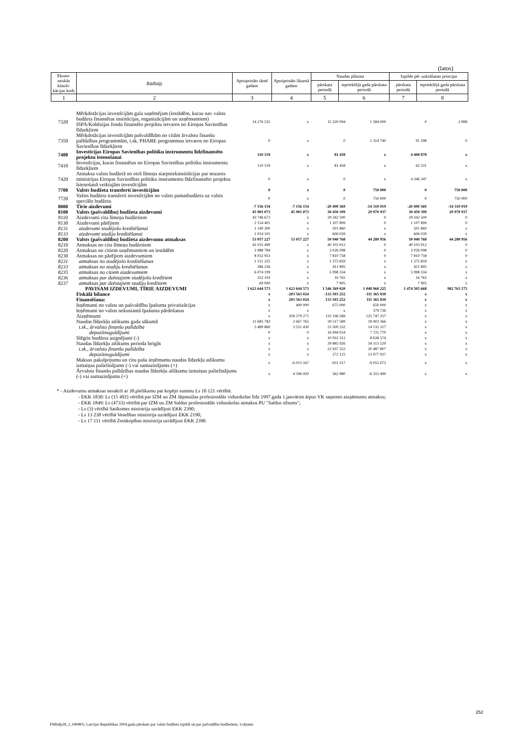(latos)
| Ekono-miskās klasifi-kācijas kods | Rādītāji | Apstiprināts tāmē gadam | Apstiprināts likumā gadam | Naudas plūsma | | Izpilde pēc uzkrāšanas principa | |
| --- | --- | --- | --- | --- | --- | --- | --- |
| | | | | pārskata periodā | iepriekšējā gada pārskata periodā | pārskata periodā | iepriekšējā gada pārskata periodā |
| 1 | 2 | 3 | 4 | 5 | 6 | 7 | 8 |
| 7320 | Mērķdotācijas investīcijām gala saņēmējam (iestādēm, kuras nav valsts budžeta finansētas institūcijas, organizācijām un uzņēmumiem) ISPA/Kohēzijas fonda finansēto projektu ietvaros no Eiropas Savienības līdzekļiem | 14 276 535 | x | 15 320 094 | 1 584 000 | 0 | 2 898 |
| 7350 | Mērķdotācijas investīcijām pašvaldībām no citām ārvalstu finanšu palīdzības programmām, t.sk. PHARE programmas ietvaros no Eiropas Savienības līdzekļiem | 0 | x | 0 | 1 314 740 | 91 298 | 0 |
| 7400 | Investīcijas Eiropas Savienības politiku instrumentu līdzfinansēto projektu īstenošanai | 110 159 | x | 81 458 | x | 4 408 878 | x |
| 7410 | Investīcijas, kuras finansētas no Eiropas Savienības politiku instrumentu līdzekļiem | 110 159 | x | 81 458 | x | 62 531 | x |
| 7420 | Atmaksa valsts budžetā no otrā līmeņa starpniekinstitūcijas par nozares ministrijas Eiropas Savienības politiku instrumentu līdzfinansēto projektu īstenošanā veiktajām investīcijām | 0 | x | 0 | x | 4 346 347 | x |
| 7700 | Valsts budžeta transferti investīcijām | 0 | x | 0 | 750 000 | 0 | 750 000 |
| 7720 | Valsts budžeta transferti investīcijām no valsts pamatbudžeta uz valsts speciālo budžetu | 0 | x | 0 | 750 000 | 0 | 750 000 |
| 8000 | Tīrie aizdevumi | -7 156 154 | -7 156 154 | -20 490 369 | -14 310 019 | -20 490 369 | -14 310 019 |
| 8100 | Valsts (pašvaldību) budžeta aizdevumi | 45 901 073 | 45 901 073 | 30 450 399 | 29 970 937 | 30 450 399 | 29 970 937 |
| 8110 | Aizdevumi cita līmeņa budžetiem | 43 746 672 | x | 29 342 500 | 0 | 29 342 500 | 0 |
| 8130 | Aizdevumi pārējiem | 2 154 401 | x | 1 107 899 | 0 | 1 107 899 | 0 |
| 8131 | aizdevumi studējošo kreditēšanai | 1 140 300 | x | 501 860 | x | 501 860 | x |
| 8133 | aizdevumi studiju kreditēšanai | 1 014 101 | x | 606 039 | x | 606 039 | x |
| 8200 | Valsts (pašvaldību) budžeta aizdevumu atmaksas | 53 057 227 | 53 057 227 | 50 940 768 | 44 280 956 | 50 940 768 | 44 280 956 |
| 8210 | Atmaksas no cita līmeņa budžetiem | 41 035 490 | x | 40 103 912 | 0 | 40 103 912 | 0 |
| 8220 | Atmaksas no citiem uzņēmumiem un iestādēm | 3 988 784 | x | 3 026 098 | 0 | 3 026 098 | 0 |
| 8230 | Atmaksas no pārējiem aizdevumiem | 8 032 953 | x | 7 810 758 | 0 | 7 810 758 | 0 |
| 8231 | atmaksas no studējošo kreditēšanas | 1 151 325 | x | 1 375 859 | x | 1 375 859 | x |
| 8233 | atmaksas no studiju kreditēšanas | 386 236 | x | 411 895 | x | 411 895 | x |
| 8235 | atmaksas no citiem aizdevumiem | 6 074 199 | x | 5 998 334 | x | 5 998 334 | x |
| 8236 | atmaksas par dzēstajiem studējošo kredītiem | 352 193 | x | 16 765 | x | 16 765 | x |
| 8237 | atmaksas par dzēstajiem studiju kredītiem | 69 000 | x | 7 905 | x | 7 905 | x |
| | PAVISAM IZDEVUMI, TĪRIE AIZDEVUMI | 1 623 644 573 | 1 623 644 573 | 1 546 369 020 | 1 048 960 225 | 1 474 505 668 | 982 763 175 |
| | Fiskālā bilance | x | -203 563 024 | -133 503 252 | -111 365 830 | x | x |
| | Finansēšana: | x | 203 563 024 | 133 503 252 | 111 365 830 | x | x |
| | Ieņēmumi no valsts un pašvaldību īpašuma privatizācijas | x | 400 000 | 675 000 | 650 000 | x | x |
| | Ieņēmumi no valsts nekustamā īpašuma pārdošanas | x | x | x | 379 736 | x | x |
| | Aizņēmumi | x | 204 579 271 | 133 196 589 | 125 747 257 | x | x |
| | Naudas līdzekļu atlikums gada sākumā | 11 685 782 | 2 667 765 | 39 517 589 | 18 902 366 | x | x |
| | t.sk., ārvalstu finanšu palīdzība | 5 489 860 | 3 551 430 | 23 500 332 | 14 132 317 | x | x |
| | depozītnoguldījumi | 0 | 0 | 16 994 054 | 7 725 770 | x | x |
| | Slēgtie budžeta asignējumi (-) | x | x | 10 932 312 | 8 638 574 | x | x |
| | Naudas līdzekļu atlikums perioda beigās | x | x | 39 885 926 | 34 313 529 | x | x |
| | t.sk., ārvalstu finanšu palīdzība | x | x | 22 937 352 | 20 487 807 | x | x |
| | depozītnoguldījumi | x | x | 272 125 | 13 977 937 | x | x |
| | Maksas pakalpojumu un citu pašu ieņēmumu naudas līdzekļu atlikumu izmaiņas palielinājums (-) vai samazinājums (+) | x | -6 013 167 | -931 317 | -9 055 673 | x | x |
| | Ārvalstu finanšu palīdzības naudas līdzekļu atlikumu izmaiņas palielinājums (-) vai samazinājums (+) | x | 4 596 920 | 562 980 | -6 355 490 | x | x |
* - Aizdevumu atmaksas nesakrīt ar 30.pielikumu par kopējo summu Ls 10 121 vērtībā:
- EKK 1830: Ls (15 492) vērtībā par IZM un ZM Jāņmuižas profesionālās vidusskolas līdz 1997.gada 1.janvārim ārpus VK saņemto aizņēmumu atmaksu;
- EKK 1849: Ls (4733) vērtībā par IZM un ZM Saldus profesionālās vidusskolas atmaksu PU "Saldus siltums";
- Ls (3) vērtībā Satiksmes ministrija uzrādījusi EKK 2390;
- Ls 13 238 vērtībā Veselības ministrija uzrādījusi EKK 2190;
- Ls 17 111 vērtībā Zemkopības ministrija uzrādījusi EKK 2390.
252
FMInfp28_2_040805; Latvijas Republikas 2004.gada pārskats par valsts budžeta izpildi un par pašvaldību budžetiem; 3.sējums